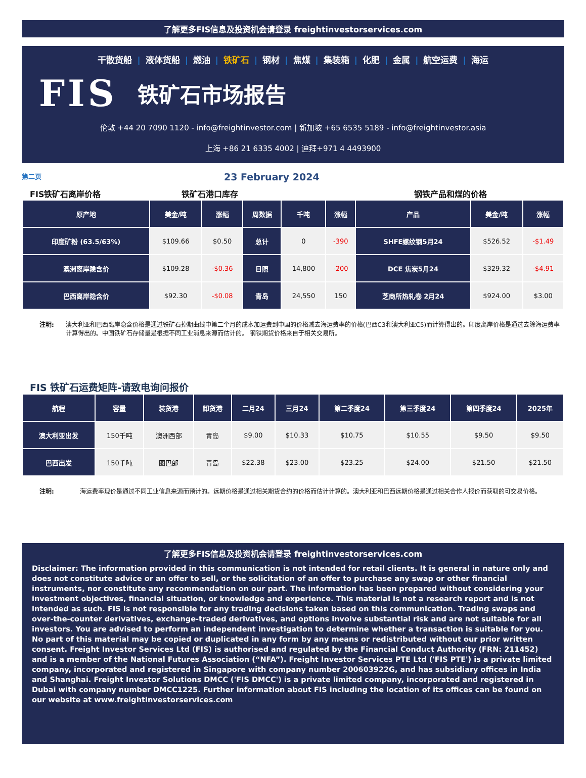了解更多FIS信息及投资机会请登录 freightinvestorservices.com
干散货船 | 液体货船 | 燃油 | 铁矿石 | 钢材 | 焦煤 | 集装箱 | 化肥 | 金属 | 航空运费 | 海运
FIS 铁矿石市场报告
伦敦 +44 20 7090 1120 - info@freightinvestor.com | 新加坡 +65 6535 5189 - info@freightinvestor.asia
上海 +86 21 6335 4002 | 迪拜+971 4 4493900
第二页 23 February 2024
FIS铁矿石离岸价格 铁矿石港口库存 钢铁产品和煤的价格
| 原产地 | 美金/吨 | 涨幅 | 周数据 | 千吨 | 涨幅 | 产品 | 美金/吨 | 涨幅 |
| --- | --- | --- | --- | --- | --- | --- | --- | --- |
| 印度矿粉 (63.5/63%) | $109.66 | $0.50 | 总计 | 0 | -390 | SHFE螺纹钢5月24 | $526.52 | -$1.49 |
| 澳洲离岸隐含价 | $109.28 | -$0.36 | 日照 | 14,800 | -200 | DCE 焦炭5月24 | $329.32 | -$4.91 |
| 巴西离岸隐含价 | $92.30 | -$0.08 | 青岛 | 24,550 | 150 | 芝商所热轧卷 2月24 | $924.00 | $3.00 |
注明: 澳大利亚和巴西离岸隐含价格是通过铁矿石掉期曲线中第二个月的成本加运费到中国的价格减去海运费率的价格(巴西C3和澳大利亚C5)而计算得出的。印度离岸价格是通过去除海运费率计算得出的。中国铁矿石存储量是根据不同工业消息来源而估计的。 钢铁期货价格来自于相关交易所。
FIS 铁矿石运费矩阵-请致电询问报价
| 航程 | 容量 | 装货港 | 卸货港 | 二月24 | 三月24 | 第二季度24 | 第三季度24 | 第四季度24 | 2025年 |
| --- | --- | --- | --- | --- | --- | --- | --- | --- | --- |
| 澳大利亚出发 | 150千吨 | 澳洲西部 | 青岛 | $9.00 | $10.33 | $10.75 | $10.55 | $9.50 | $9.50 |
| 巴西出发 | 150千吨 | 图巴郎 | 青岛 | $22.38 | $23.00 | $23.25 | $24.00 | $21.50 | $21.50 |
注明: 海运费率现价是通过不同工业信息来源而预计的。远期价格是通过相关期货合约的价格而估计计算的。澳大利亚和巴西远期价格是通过相关合作人报价而获取的可交易价格。
了解更多FIS信息及投资机会请登录 freightinvestorservices.com
Disclaimer: The information provided in this communication is not intended for retail clients. It is general in nature only and does not constitute advice or an offer to sell, or the solicitation of an offer to purchase any swap or other financial instruments, nor constitute any recommendation on our part. The information has been prepared without considering your investment objectives, financial situation, or knowledge and experience. This material is not a research report and is not intended as such. FIS is not responsible for any trading decisions taken based on this communication. Trading swaps and over-the-counter derivatives, exchange-traded derivatives, and options involve substantial risk and are not suitable for all investors. You are advised to perform an independent investigation to determine whether a transaction is suitable for you. No part of this material may be copied or duplicated in any form by any means or redistributed without our prior written consent. Freight Investor Services Ltd (FIS) is authorised and regulated by the Financial Conduct Authority (FRN: 211452) and is a member of the National Futures Association (“NFA”). Freight Investor Services PTE Ltd ('FIS PTE') is a private limited company, incorporated and registered in Singapore with company number 200603922G, and has subsidiary offices in India and Shanghai. Freight Investor Solutions DMCC ('FIS DMCC') is a private limited company, incorporated and registered in Dubai with company number DMCC1225. Further information about FIS including the location of its offices can be found on our website at www.freightinvestorservices.com